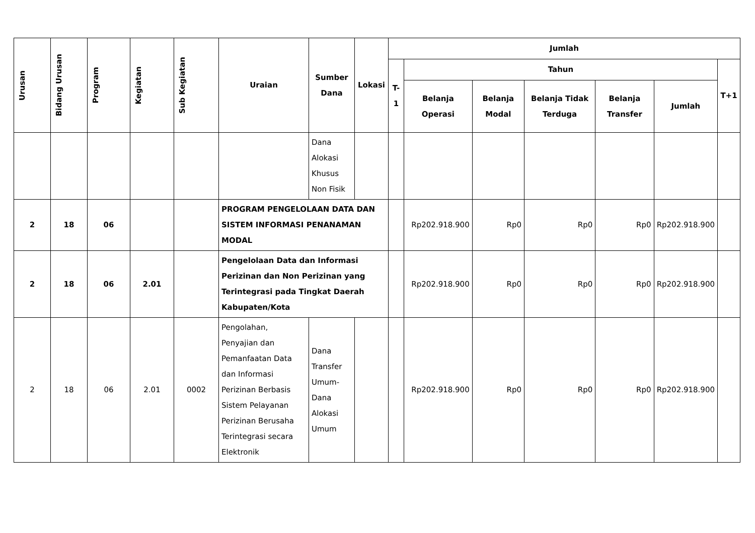| Urusan | Bidang Urusan | Program | Kegiatan | Sub Kegiatan | Uraian | Sumber Dana | Lokasi | Jumlah | | | | | | |
| --- | --- | --- | --- | --- | --- | --- | --- | --- | --- | --- | --- | --- | --- | --- |
| | | | | | | | | T-1 | Tahun | | | | | T+1 |
| | | | | | | | | | Belanja Operasi | Belanja Modal | Belanja Tidak Terduga | Belanja Transfer | Jumlah | |
| | | | | | | Dana Alokasi Khusus Non Fisik | | | | | | | | |
| 2 | 18 | 06 | | | PROGRAM PENGELOLAAN DATA DAN SISTEM INFORMASI PENANAMAN MODAL | | | | Rp202.918.900 | Rp0 | Rp0 | Rp0 | Rp202.918.900 | |
| 2 | 18 | 06 | 2.01 | | Pengelolaan Data dan Informasi Perizinan dan Non Perizinan yang Terintegrasi pada Tingkat Daerah Kabupaten/Kota | | | | Rp202.918.900 | Rp0 | Rp0 | Rp0 | Rp202.918.900 | |
| 2 | 18 | 06 | 2.01 | 0002 | Pengolahan, Penyajian dan Pemanfaatan Data dan Informasi Perizinan Berbasis Sistem Pelayanan Perizinan Berusaha Terintegrasi secara Elektronik | Dana Transfer Umum-Dana Alokasi Umum | | | Rp202.918.900 | Rp0 | Rp0 | Rp0 | Rp202.918.900 | |